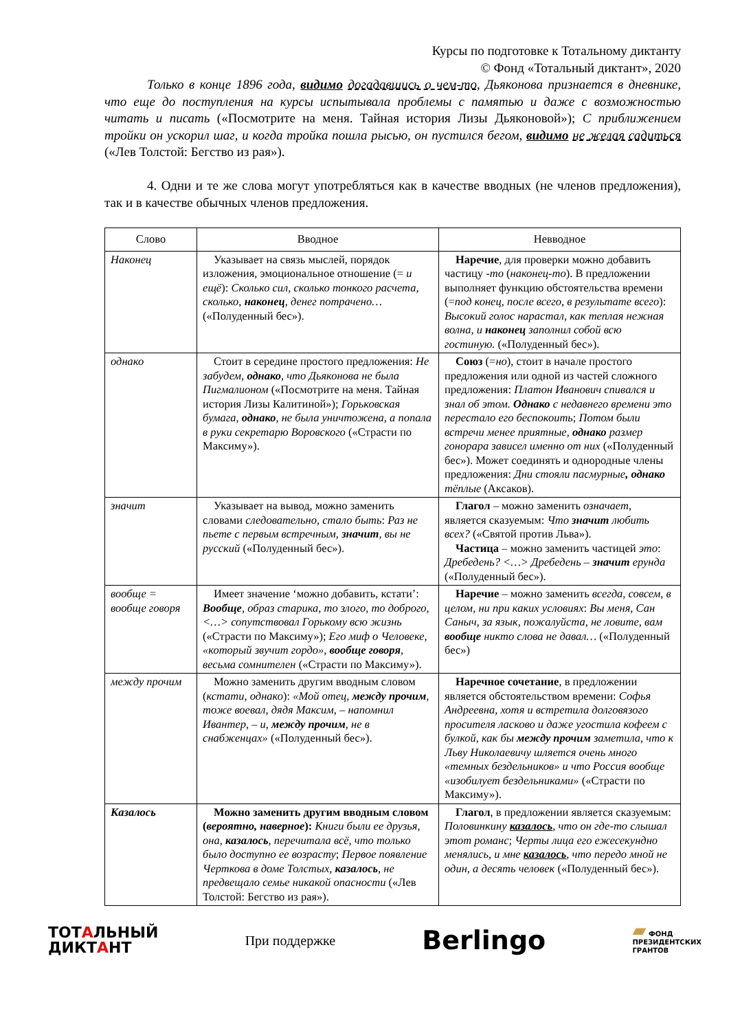Курсы по подготовке к Тотальному диктанту
© Фонд «Тотальный диктант», 2020
Только в конце 1896 года, видимо догадавшись о чем-то, Дьяконова признается в дневнике, что еще до поступления на курсы испытывала проблемы с памятью и даже с возможностью читать и писать («Посмотрите на меня. Тайная история Лизы Дьяконовой»); С приближением тройки он ускорил шаг, и когда тройка пошла рысью, он пустился бегом, видимо не желая садиться («Лев Толстой: Бегство из рая»).
4. Одни и те же слова могут употребляться как в качестве вводных (не членов предложения), так и в качестве обычных членов предложения.
| Слово | Вводное | Невводное |
| --- | --- | --- |
| Наконец | Указывает на связь мыслей, порядок изложения, эмоциональное отношение (= и ещё ): Сколько сил, сколько тонкого расчета, сколько, наконец , денег потрачено… («Полуденный бес»). | Наречие , для проверки можно добавить частицу -то ( наконец-то ). В предложении выполняет функцию обстоятельства времени (= под конец, после всего, в результате всего ): Высокий голос нарастал, как теплая нежная волна, и наконец заполнил собой всю гостиную. («Полуденный бес»). |
| однако | Стоит в середине простого предложения: Не забудем, однако , что Дьяконова не была Пигмалионом («Посмотрите на меня. Тайная история Лизы Калитиной»); Горьковская бумага, однако , не была уничтожена, а попала в руки секретарю Воровского («Страсти по Максиму»). | Союз (= но ), стоит в начале простого предложения или одной из частей сложного предложения: Платон Иванович спивался и знал об этом. Однако с недавнего времени это перестало его беспокоить ; Потом были встречи менее приятные, однако размер гонорара зависел именно от них («Полуденный бес»). Может соединять и однородные члены предложения: Дни стояли пасмурные , однако тёплые (Аксаков). |
| значит | Указывает на вывод, можно заменить словами следовательно, стало быть : Раз не пьете с первым встречным, значит , вы не русский («Полуденный бес»). | Глагол – можно заменить означает , является сказуемым: Что значит любить всех? («Святой против Льва»). Частица – можно заменить частицей это : Дребедень? <…> Дребедень – значит ерунда («Полуденный бес»). |
| вообще = вообще говоря | Имеет значение ‘можно добавить, кстати’: Вообще , образ старика, то злого, то доброго, <…> сопутствовал Горькому всю жизнь («Страсти по Максиму»); Его миф о Человеке, «который звучит гордо», вообще говоря , весьма сомнителен («Страсти по Максиму»). | Наречие – можно заменить всегда, совсем, в целом, ни при каких условиях : Вы меня, Сан Саныч, за язык, пожалуйста, не ловите, вам вообще никто слова не давал… («Полуденный бес») |
| между прочим | Можно заменить другим вводным словом ( кстати, однако ): «Мой отец, между прочим , тоже воевал, дядя Максим, – напомнил Ивантер, – и, между прочим , не в снабженцах» («Полуденный бес»). | Наречное сочетание , в предложении является обстоятельством времени: Софья Андреевна, хотя и встретила долговязого просителя ласково и даже угостила кофеем с булкой, как бы между прочим заметила, что к Льву Николаевичу шляется очень много «темных бездельников» и что Россия вообще «изобилует бездельниками» («Страсти по Максиму»). |
| Казалось | Можно заменить другим вводным словом ( вероятно, наверное ): Книги были ее друзья, она, казалось , перечитала всё, что только было доступно ее возрасту ; Первое появление Черткова в доме Толстых, казалось , не предвещало семье никакой опасности («Лев Толстой: Бегство из рая»). | Глагол , в предложении является сказуемым: Половинкину казалось , что он где-то слышал этот романс ; Черты лица его ежесекундно менялись, и мне казалось , что передо мной не один, а десять человек («Полуденный бес»). |
ТОТАЛЬНЫЙ
ДИКТАНТ
При поддержке
Berlingo
▰ ФОНД
ПРЕЗИДЕНТСКИХ
ГРАНТОВ